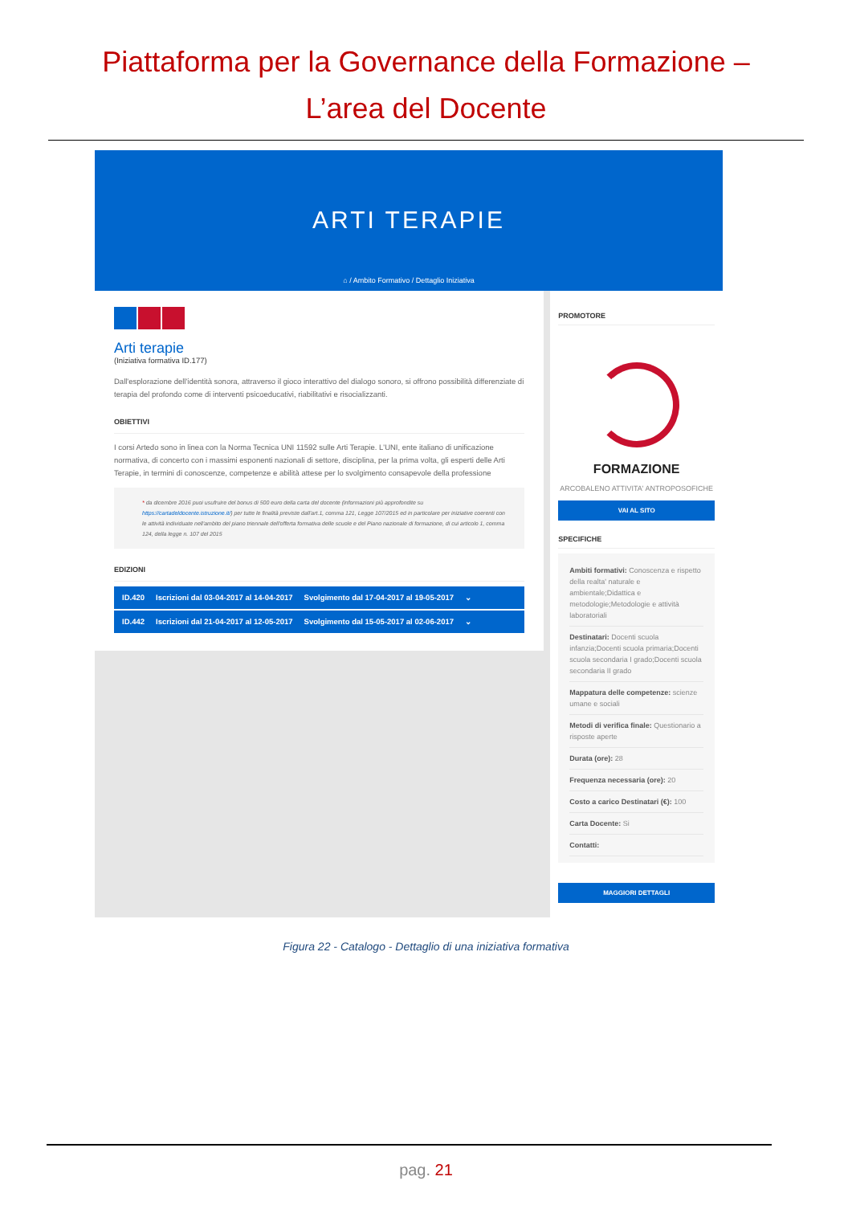Piattaforma per la Governance della Formazione –
L’area del Docente
ARTI TERAPIE
⌂ / Ambito Formativo / Dettaglio Iniziativa
Arti terapie
(Iniziativa formativa ID.177)
Dall'esplorazione dell'identità sonora, attraverso il gioco interattivo del dialogo sonoro, si offrono possibilità differenziate di terapia del profondo come di interventi psicoeducativi, riabilitativi e risocializzanti.
OBIETTIVI
I corsi Artedo sono in linea con la Norma Tecnica UNI 11592 sulle Arti Terapie. L'UNI, ente italiano di unificazione normativa, di concerto con i massimi esponenti nazionali di settore, disciplina, per la prima volta, gli esperti delle Arti Terapie, in termini di conoscenze, competenze e abilità attese per lo svolgimento consapevole della professione
* da dicembre 2016 puoi usufruire del bonus di 500 euro della carta del docente (informazioni più approfondite su https://cartadeldocente.istruzione.it/) per tutte le finalità previste dall'art.1, comma 121, Legge 107/2015 ed in particolare per iniziative coerenti con le attività individuate nell'ambito del piano triennale dell'offerta formativa delle scuole e del Piano nazionale di formazione, di cui articolo 1, comma 124, della legge n. 107 del 2015
EDIZIONI
ID.420 Iscrizioni dal 03-04-2017 al 14-04-2017 Svolgimento dal 17-04-2017 al 19-05-2017 ⌄
ID.442 Iscrizioni dal 21-04-2017 al 12-05-2017 Svolgimento dal 15-05-2017 al 02-06-2017 ⌄
PROMOTORE
FORMAZIONE
ARCOBALENO ATTIVITA' ANTROPOSOFICHE
VAI AL SITO
SPECIFICHE
Ambiti formativi: Conoscenza e rispetto della realta' naturale e ambientale;Didattica e metodologie;Metodologie e attività laboratoriali
Destinatari: Docenti scuola infanzia;Docenti scuola primaria;Docenti scuola secondaria I grado;Docenti scuola secondaria II grado
Mappatura delle competenze: scienze umane e sociali
Metodi di verifica finale: Questionario a risposte aperte
Durata (ore): 28
Frequenza necessaria (ore): 20
Costo a carico Destinatari (€): 100
Carta Docente: Si
Contatti:
MAGGIORI DETTAGLI
Figura 22 - Catalogo - Dettaglio di una iniziativa formativa
pag. 21